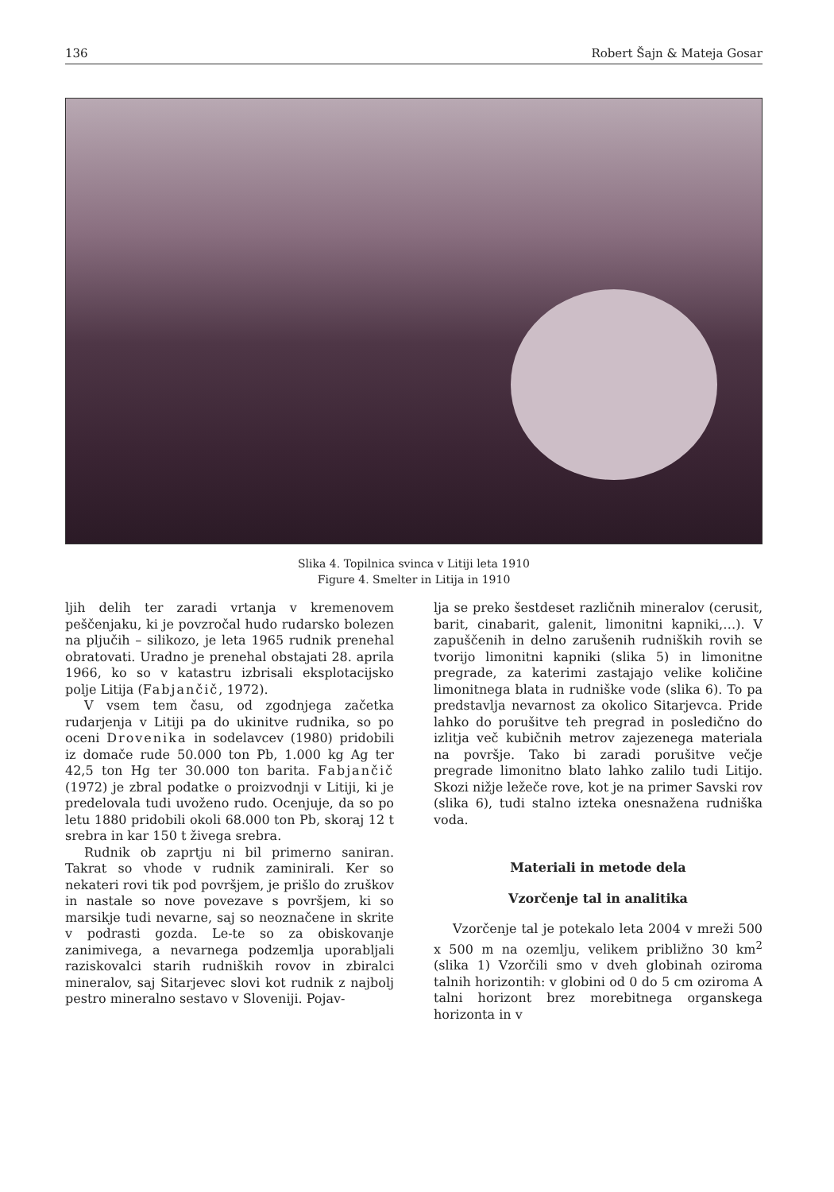136 Robert Šajn & Mateja Gosar
Slika 4. Topilnica svinca v Litiji leta 1910
Figure 4. Smelter in Litija in 1910
ljih delih ter zaradi vrtanja v kremenovem peščenjaku, ki je povzročal hudo rudarsko bolezen na pljučih – silikozo, je leta 1965 rudnik prenehal obratovati. Uradno je prenehal obstajati 28. aprila 1966, ko so v katastru izbrisali eksplotacijsko polje Litija (Fabjančič, 1972).
V vsem tem času, od zgodnjega začetka rudarjenja v Litiji pa do ukinitve rudnika, so po oceni Drovenika in sodelavcev (1980) pridobili iz domače rude 50.000 ton Pb, 1.000 kg Ag ter 42,5 ton Hg ter 30.000 ton barita. Fabjančič (1972) je zbral podatke o proizvodnji v Litiji, ki je predelovala tudi uvoženo rudo. Ocenjuje, da so po letu 1880 pridobili okoli 68.000 ton Pb, skoraj 12 t srebra in kar 150 t živega srebra.
Rudnik ob zaprtju ni bil primerno saniran. Takrat so vhode v rudnik zaminirali. Ker so nekateri rovi tik pod površjem, je prišlo do zruškov in nastale so nove povezave s površjem, ki so marsikje tudi nevarne, saj so neoznačene in skrite v podrasti gozda. Le-te so za obiskovanje zanimivega, a nevarnega podzemlja uporabljali raziskovalci starih rudniških rovov in zbiralci mineralov, saj Sitarjevec slovi kot rudnik z najbolj pestro mineralno sestavo v Sloveniji. Pojav-
lja se preko šestdeset različnih mineralov (cerusit, barit, cinabarit, galenit, limonitni kapniki,…). V zapuščenih in delno zarušenih rudniških rovih se tvorijo limonitni kapniki (slika 5) in limonitne pregrade, za katerimi zastajajo velike količine limonitnega blata in rudniške vode (slika 6). To pa predstavlja nevarnost za okolico Sitarjevca. Pride lahko do porušitve teh pregrad in posledično do izlitja več kubičnih metrov zajezenega materiala na površje. Tako bi zaradi porušitve večje pregrade limonitno blato lahko zalilo tudi Litijo. Skozi nižje ležeče rove, kot je na primer Savski rov (slika 6), tudi stalno izteka onesnažena rudniška voda.
Materiali in metode dela
Vzorčenje tal in analitika
Vzorčenje tal je potekalo leta 2004 v mreži 500 x 500 m na ozemlju, velikem približno 30 km<sup>2</sup> (slika 1) Vzorčili smo v dveh globinah oziroma talnih horizontih: v globini od 0 do 5 cm oziroma A talni horizont brez morebitnega organskega horizonta in v